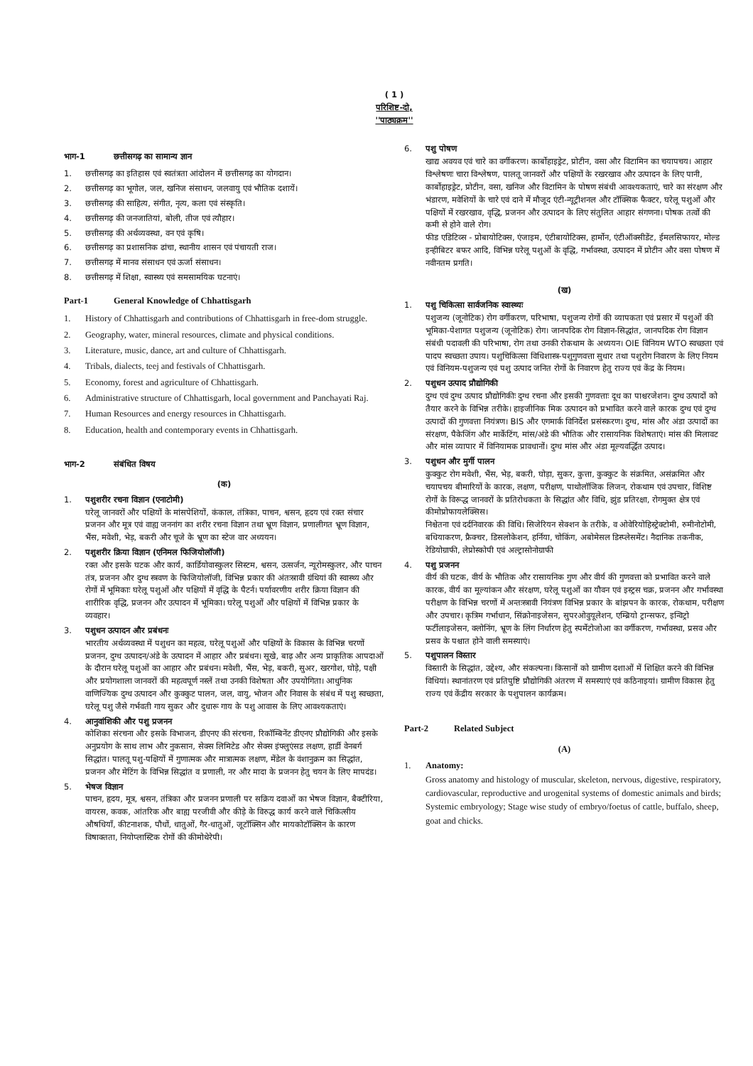( 1 )
परिशिष्ट-दो,
''पाठ्यक्रम''
भाग-1 छत्तीसगढ़ का सामान्य ज्ञान
1. छत्तीसगढ़ का इतिहास एवं स्वतंत्रता आंदोलन में छत्तीसगढ़ का योगदान।
2. छत्तीसगढ़ का भूगोल, जल, खनिज संसाधन, जलवायु एवं भौतिक दशायें।
3. छत्तीसगढ़ की साहित्य, संगीत, नृत्य, कला एवं संस्कृति।
4. छत्तीसगढ़ की जनजातियां, बोली, तीज एवं त्यौहार।
5. छत्तीसगढ़ की अर्थव्यवस्था, वन एवं कृषि।
6. छत्तीसगढ़ का प्रशासनिक ढांचा, स्थानीय शासन एवं पंचायती राज।
7. छत्तीसगढ़ में मानव संसाधन एवं ऊर्जा संसाधन।
8. छत्तीसगढ़ में शिक्षा, स्वास्थ्य एवं समसामयिक घटनाएं।
Part-1 General Knowledge of Chhattisgarh
1. History of Chhattisgarh and contributions of Chhattisgarh in free-dom struggle.
2. Geography, water, mineral resources, climate and physical conditions.
3. Literature, music, dance, art and culture of Chhattisgarh.
4. Tribals, dialects, teej and festivals of Chhattisgarh.
5. Economy, forest and agriculture of Chhattisgarh.
6. Administrative structure of Chhattisgarh, local government and Panchayati Raj.
7. Human Resources and energy resources in Chhattisgarh.
8. Education, health and contemporary events in Chhattisgarh.
भाग-2 संबंधित विषय
(क)
1. पशुशरीर रचना विज्ञान (एनाटोमी)
घरेलू जानवरों और पक्षियों के मांसपेशियों, कंकाल, तंत्रिका, पाचन, श्वसन, हृदय एवं रक्त संचार प्रजनन और मूत्र एवं वाह्य जननांग का शरीर रचना विज्ञान तथा भ्रूण विज्ञान, प्रणालीगत भ्रूण विज्ञान, भैंस, मवेशी, भेड़, बकरी और चूजे के भ्रूण का स्टेज वार अध्ययन।
2. पशुशरीर क्रिया विज्ञान (एनिमल फिजियोलॉजी)
रक्त और इसके घटक और कार्य, कार्डियोवास्कुलर सिस्टम, श्वसन, उत्सर्जन, न्यूरोमस्कुलर, और पाचन तंत्र, प्रजनन और दुग्ध स्त्रवण के फिजियोलॉजी, विभिन्न प्रकार की अंतःस्रावी ग्रंथियां की स्वास्थ्य और रोगों में भूमिकाः घरेलू पशुओं और पक्षियों में वृद्धि के पैटर्न। पर्यावरणीय शरीर क्रिया विज्ञान की शारीरिक वृद्धि, प्रजनन और उत्पादन में भूमिका। घरेलू पशुओं और पक्षियों में विभिन्न प्रकार के व्यवहार।
3. पशुधन उत्पादन और प्रबंधनः
भारतीय अर्थव्यवस्था में पशुधन का महत्व, घरेलू पशुओं और पक्षियों के विकास के विभिन्न चरणों प्रजनन, दुग्ध उत्पादन/अंडे के उत्पादन में आहार और प्रबंधन। सूखे, बाढ़ और अन्य प्राकृतिक आपदाओं के दौरान घरेलू पशुओं का आहार और प्रबंधन। मवेशी, भैंस, भेड़, बकरी, सुअर, खरगोश, घोड़े, पक्षी और प्रयोगशाला जानवरों की महत्वपूर्ण नस्लें तथा उनकी विशेषता और उपयोगिता। आधुनिक वाणिज्यिक दुग्ध उत्पादन और कुक्कुट पालन, जल, वायु, भोजन और निवास के संबंध में पशु स्वच्छता, घरेलू पशु जैसे गर्भवती गाय सुकर और दुधारू गाय के पशु आवास के लिए आवश्यकताएं।
4. आनुवांशिकी और पशु प्रजनन
कोशिका संरचना और इसके विभाजन, डीएनए की संरचना, रिकॉम्बिनेंट डीएनए प्रौद्योगिकी और इसके अनुप्रयोग के साथ लाभ और नुकसान, सेक्स लिमिटेड और सेक्स इंफ्लुएंसड लक्षण, हार्डी वेनबर्ग सिद्धांत। पालतू पशु-पक्षियों में गुणात्मक और मात्रात्मक लक्षण, मेंडेल के वंशानुक्रम का सिद्धांत, प्रजनन और मेटिंग के विभिन्न सिद्धांत व प्रणाली, नर और मादा के प्रजनन हेतु चयन के लिए मापदंड।
5. भेषज विज्ञान
पाचन, हृदय, मूत्र, श्वसन, तंत्रिका और प्रजनन प्रणाली पर सक्रिय दवाओं का भेषज विज्ञान, बैक्टीरिया, वायरस, कवक, आंतरिक और बाह्य परजीवी और कीड़े के विरुद्ध कार्य करने वाले चिकित्सीय औषधियाँ, कीटनाशक, पौधों, धातुओं, गैर-धातुओं, जूटॉक्सिन और मायकोटॉक्सिन के कारण विषाक्तता, नियोप्लास्टिक रोगों की कीमोथेरेपी।
6. पशु पोषण
खाद्य अवयव एवं चारे का वर्गीकरण। कार्बोहाइड्रेट, प्रोटीन, वसा और विटामिन का चयापचय। आहार विश्लेषणः चारा विश्लेषण, पालतू जानवरों और पक्षियों के रखरखाव और उत्पादन के लिए पानी, कार्बोहाइड्रेट, प्रोटीन, वसा, खनिज और विटामिन के पोषण संबंधी आवश्यकताएं, चारे का संरक्षण और भंडारण, मवेशियों के चारे एवं दाने में मौजूद एंटी-न्यूट्रीशनल और टॉक्सिक फैक्टर, घरेलू पशुओं और पक्षियों में रखरखाव, वृद्धि, प्रजनन और उत्पादन के लिए संतुलित आहार संगणना। पोषक तत्वों की कमी से होने वाले रोग।
फीड एडिटिव्स - प्रोबायोटिक्स, एंजाइम, एंटीबायोटिक्स, हार्मोन, एंटीऑक्सीडेंट, ईमलसिफायर, मोल्ड इन्हीबिटर बफर आदि, विभिन्न घरेलू पशुओं के वृद्धि, गर्भावस्था, उत्पादन में प्रोटीन और वसा पोषण में नवीनतम प्रगति।
(ख)
1. पशु चिकित्सा सार्वजनिक स्वास्थ्यः
पशुजन्य (जूनोटिक) रोग वर्गीकरण, परिभाषा, पशुजन्य रोगों की व्यापकता एवं प्रसार में पशुओं की भूमिका-पेशागत पशुजन्य (जूनोटिक) रोग। जानपदिक रोग विज्ञान-सिद्धांत, जानपदिक रोग विज्ञान संबंधी पदावली की परिभाषा, रोग तथा उनकी रोकथाम के अध्ययन। OIE विनियम WTO स्वच्छता एवं पादप स्वच्छता उपाय। पशुचिकित्सा विधिशास्त्र-पशुगुणवत्ता सुधार तथा पशुरोग निवारण के लिए नियम एवं विनियम-पशुजन्य एवं पशु उत्पाद जनित रोगों के निवारण हेतु राज्य एवं केंद्र के नियम।
2. पशुधन उत्पाद प्रौद्योगिकी
दुग्ध एवं दुग्ध उत्पाद प्रौद्योगिकीः दुग्ध रचना और इसकी गुणवत्ताः दूध का पाश्चरजेशन। दुग्ध उत्पादों को तैयार करने के विभिन्न तरीके। हाइजीनिक मिक उत्पादन को प्रभावित करने वाले कारक दुग्ध एवं दुग्ध उत्पादों की गुणवत्ता नियंत्रण। BIS और एगमार्क विनिर्देश प्रसंस्करण। दुग्ध, मांस और अंडा उत्पादों का संरक्षण, पैकेजिंग और मार्केटिंग, मांस/अंडे की भौतिक और रासायनिक विशेषताएं। मांस की मिलावट और मांस व्यापार में विनियामक प्रावधानों। दुग्ध मांस और अंडा मूल्यवर्द्धित उत्पाद।
3. पशुधन और मुर्गी पालन
कुक्कुट रोग मवेशी, भैंस, भेड़, बकरी, घोड़ा, सुकर, कुत्ता, कुक्कुट के संक्रमित, असंक्रमित और चयापचय बीमारियों के कारक, लक्षण, परीक्षण, पाथोलॉजिक लिजन, रोकथाम एवं उपचार, विशिष्ट रोगों के विरूद्ध जानवरों के प्रतिरोधकता के सिद्धांत और विधि, झुंड प्रतिरक्षा, रोगमुक्त क्षेत्र एवं कीमोप्रोफायलेक्सिस।
निश्चेतना एवं दर्दनिवारक की विधि। सिजेरियन सेक्शन के तरीके, व ओवेरियोहिस्ट्रेक्टोमी, रुमीनोटोमी, बधियाकरण, फ्रैक्चर, डिसलोकेशन, हर्निया, चोकिंग, अबोमेसल डिस्प्लेसमेंट। नैदानिक तकनीक, रेडियोग्राफी, लेप्रोस्कोपी एवं अल्ट्रासोनोग्राफी
4. पशु प्रजनन
वीर्य की घटक, वीर्य के भौतिक और रासायनिक गुण और वीर्य की गुणवत्ता को प्रभावित करने वाले कारक, वीर्य का मूल्यांकन और संरक्षण, घरेलू पशुओं का यौवन एवं इस्ट्रस चक्र, प्रजनन और गर्भावस्था परीक्षण के विभिन्न चरणों में अन्तःस्त्रावी नियंत्रण विभिन्न प्रकार के बांझपन के कारक, रोकथाम, परीक्षण और उपचार। कृत्रिम गर्भाधान, सिंक्रोनाइजेसन, सुपरओवुयूलेशन, एम्ब्रियो ट्रान्सफर, इन्विट्रो फर्टीलाइजेसन, क्लोनिंग, भ्रूण के लिंग निर्धारण हेतु स्पर्मेटोजोआ का वर्गीकरण, गर्भावस्था, प्रसव और प्रसव के पश्चात होने वाली समस्याएं।
5. पशुपालन विस्तार
विस्तारी के सिद्धांत, उद्देश्य, और संकल्पना। किसानों को ग्रामीण दशाओं में शिक्षित करने की विभिन्न विधियां। स्थानांतरण एवं प्रतिपुष्टि प्रौद्योगिकी अंतरण में समस्याएं एवं कठिनाइयां। ग्रामीण विकास हेतु राज्य एवं केंद्रीय सरकार के पशुपालन कार्यक्रम।
Part-2 Related Subject
(A)
1. Anatomy:
Gross anatomy and histology of muscular, skeleton, nervous, digestive, respiratory, cardiovascular, reproductive and urogenital systems of domestic animals and birds; Systemic embryology; Stage wise study of embryo/foetus of cattle, buffalo, sheep, goat and chicks.